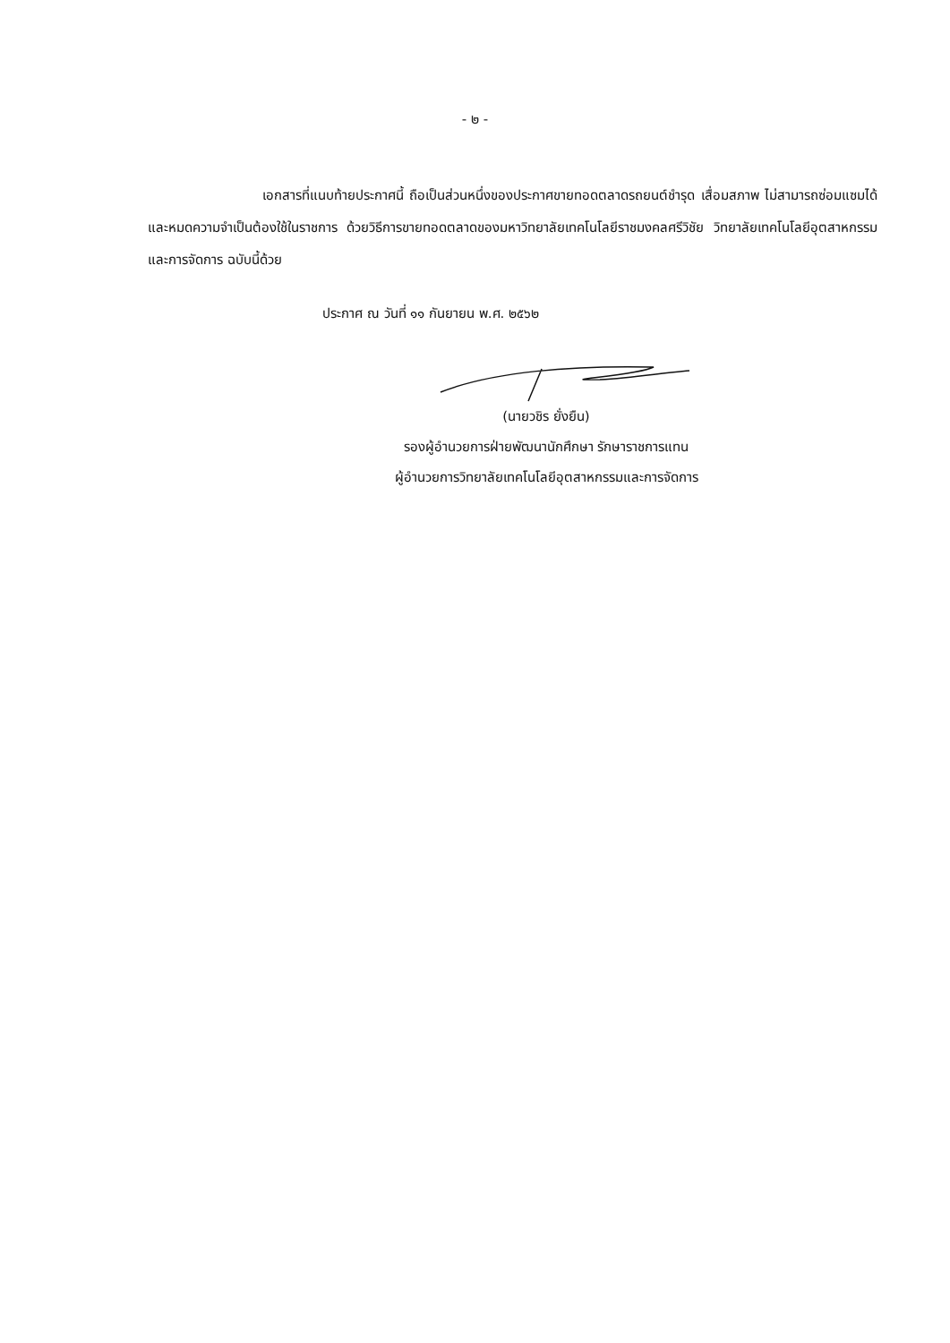- ๒ -
เอกสารที่แนบท้ายประกาศนี้ ถือเป็นส่วนหนึ่งของประกาศขายทอดตลาดรถยนต์ชำรุด เสื่อมสภาพ ไม่สามารถซ่อมแซมได้ และหมดความจำเป็นต้องใช้ในราชการ ด้วยวิธีการขายทอดตลาดของมหาวิทยาลัยเทคโนโลยีราชมงคลศรีวิชัย วิทยาลัยเทคโนโลยีอุตสาหกรรมและการจัดการ ฉบับนี้ด้วย
ประกาศ ณ วันที่ ๑๑ กันยายน พ.ศ. ๒๕๖๒
(นายวชิร ยั่งยืน)
รองผู้อำนวยการฝ่ายพัฒนานักศึกษา รักษาราชการแทน
ผู้อำนวยการวิทยาลัยเทคโนโลยีอุตสาหกรรมและการจัดการ